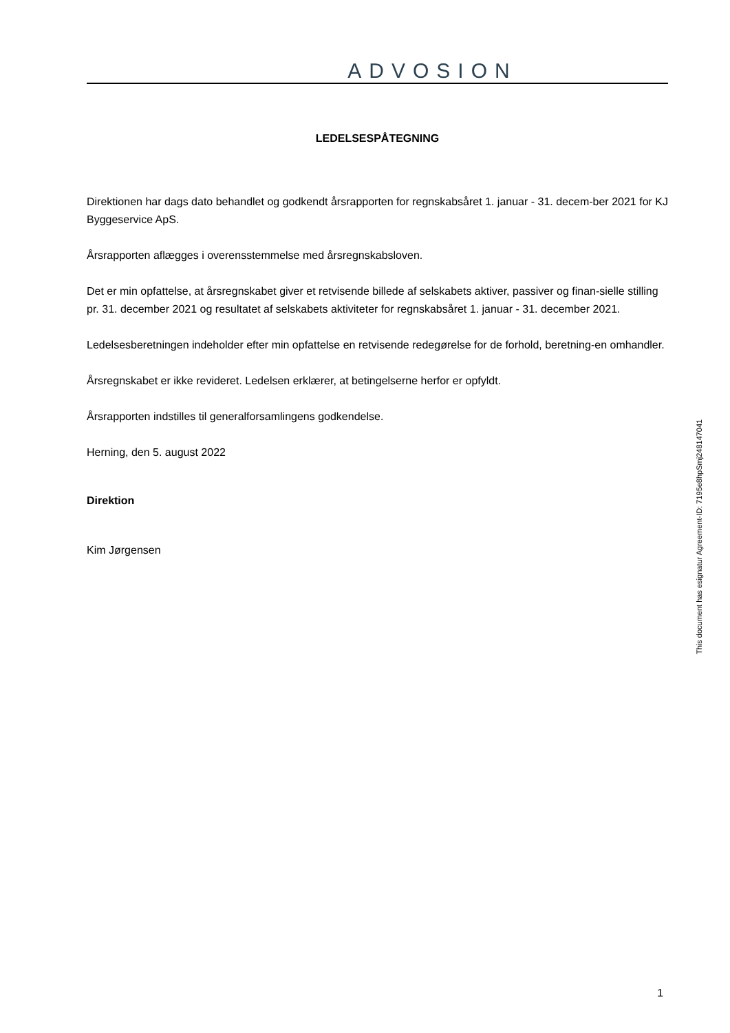ADVOSION
LEDELSESPÅTEGNING
Direktionen har dags dato behandlet og godkendt årsrapporten for regnskabsåret 1. januar - 31. decem-ber 2021 for KJ Byggeservice ApS.
Årsrapporten aflægges i overensstemmelse med årsregnskabsloven.
Det er min opfattelse, at årsregnskabet giver et retvisende billede af selskabets aktiver, passiver og finan-sielle stilling pr. 31. december 2021 og resultatet af selskabets aktiviteter for regnskabsåret 1. januar - 31. december 2021.
Ledelsesberetningen indeholder efter min opfattelse en retvisende redegørelse for de forhold, beretning-en omhandler.
Årsregnskabet er ikke revideret. Ledelsen erklærer, at betingelserne herfor er opfyldt.
Årsrapporten indstilles til generalforsamlingens godkendelse.
Herning, den 5. august 2022
Direktion
Kim Jørgensen
This document has esignatur Agreement-ID: 7195e8hpSmj248147041
1